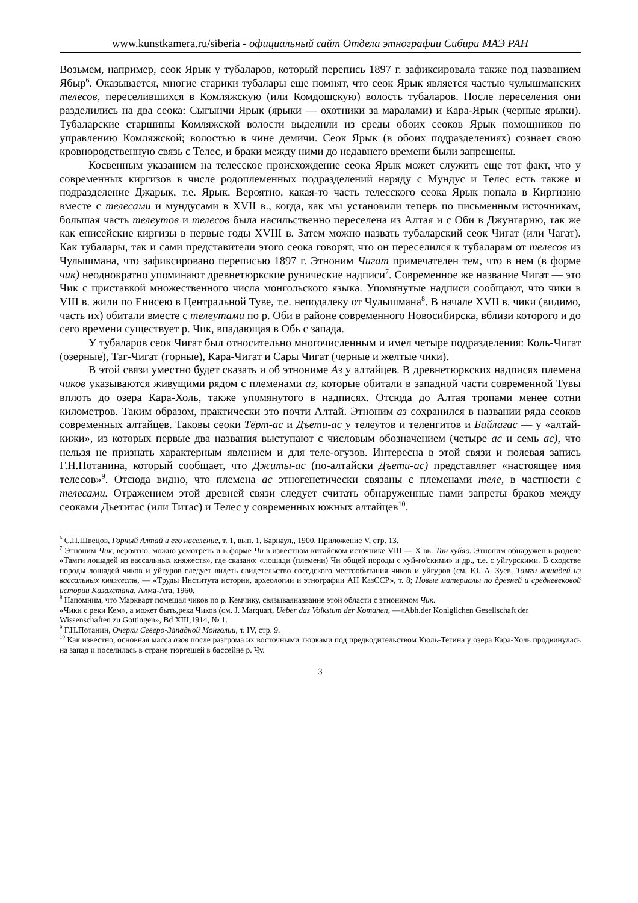www.kunstkamera.ru/siberia - официальный сайт Отдела этнографии Сибири МАЭ РАН
Возьмем, например, сеок Ярык у тубаларов, который перепись 1897 г. зафиксировала также под названием Ябыр<sup>6</sup>. Оказывается, многие старики тубалары еще помнят, что сеок Ярык является частью чулышманских телесов, переселившихся в Комляжскую (или Комдошскую) волость тубаларов. После переселения они разделились на два сеока: Сыгынчи Ярык (ярыки — охотники за маралами) и Кара-Ярык (черные ярыки). Тубаларские старшины Комляжской волости выделили из среды обоих сеоков Ярык помощников по управлению Комляжской; волостью в чине демичи. Сеок Ярык (в обоих подразделениях) сознает свою кровнородственную связь с Телес, и браки между ними до недавнего времени были запрещены.
Косвенным указанием на телесское происхождение сеока Ярык может служить еще тот факт, что у современных киргизов в числе родоплеменных подразделений наряду с Мундус и Телес есть также и подразделение Джарык, т.е. Ярык. Вероятно, какая-то часть телесского сеока Ярык попала в Киргизию вместе с телесами и мундусами в XVII в., когда, как мы установили теперь по письменным источникам, большая часть телеутов и телесов была насильственно переселена из Алтая и с Оби в Джунгарию, так же как енисейские киргизы в первые годы XVIII в. Затем можно назвать тубаларский сеок Чигат (или Чагат). Как тубалары, так и сами представители этого сеока говорят, что он переселился к тубаларам от телесов из Чулышмана, что зафиксировано переписью 1897 г. Этноним Чигат примечателен тем, что в нем (в форме чик) неоднократно упоминают древнетюркские рунические надписи<sup>7</sup>. Современное же название Чигат — это Чик с приставкой множественного числа монгольского языка. Упомянутые надписи сообщают, что чики в VIII в. жили по Енисею в Центральной Туве, т.е. неподалеку от Чулышмана<sup>8</sup>. В начале XVII в. чики (видимо, часть их) обитали вместе с телеутами по р. Оби в районе современного Новосибирска, вблизи которого и до сего времени существует р. Чик, впадающая в Обь с запада.
У тубаларов сеок Чигат был относительно многочисленным и имел четыре подразделения: Коль-Чигат (озерные), Таг-Чигат (горные), Кара-Чигат и Сары Чигат (черные и желтые чики).
В этой связи уместно будет сказать и об этнониме Аз у алтайцев. В древнетюркских надписях племена чиков указываются живущими рядом с племенами аз, которые обитали в западной части современной Тувы вплоть до озера Кара-Холь, также упомянутого в надписях. Отсюда до Алтая тропами менее сотни километров. Таким образом, практически это почти Алтай. Этноним аз сохранился в названии ряда сеоков современных алтайцев. Таковы сеоки Тёрт-ас и Дъети-ас у телеутов и теленгитов и Байлагас — у «алтай-кижи», из которых первые два названия выступают с числовым обозначением (четыре ас и семь ас), что нельзя не признать характерным явлением и для теле-огузов. Интересна в этой связи и полевая запись Г.Н.Потанина, который сообщает, что Джиты-ас (по-алтайски Дъети-ас) представляет «настоящее имя телесов»<sup>9</sup>. Отсюда видно, что племена ас этногенетически связаны с племенами теле, в частности с телесами. Отражением этой древней связи следует считать обнаруженные нами запреты браков между сеоками Дьетитас (или Титас) и Телес у современных южных алтайцев<sup>10</sup>.
<sup>6</sup> С.П.Швецов, Горный Алтай и его население, т. 1, вып. 1, Барнаул,, 1900, Приложение V, стр. 13.
<sup>7</sup> Этноним Чик, вероятно, можно усмотреть и в форме Чи в известном китайском источнике VIII — X вв. Тан хуйяо. Этноним обнаружен в разделе «Тамги лошадей из вассальных княжеств», где сказано: «лошади (племени) Чи общей породы с хуй-го'скими» и др., т.е. с уйгурскими. В сходстве породы лошадей чиков и уйгуров следует видеть свидетельство соседского местообитания чиков и уйгуров (см. Ю. А. Зуев, Тамги лошадей из вассальных княжеств, — «Труды Института истории, археологии и этнографии АН КазССР», т. 8; Новые материалы по древней и средневековой истории Казахстана, Алма-Ата, 1960.
<sup>8</sup> Напомним, что Маркварт помещал чиков по р. Кемчику, связываяназвание этой области с этнонимом Чик.
«Чики с реки Кем», а может быть,река Чиков (см. J. Marquart, Ueber das Volkstum der Komanen, —«Abh.der Koniglichen Gesellschaft der Wissenschaften zu Gottingen», Bd XIII,1914, № 1.
<sup>9</sup> Г.Н.Потанин, Очерки Северо-Западной Монголии, т. IV, стр. 9.
<sup>10</sup> Как известно, основная масса азов после разгрома их восточными тюрками под предводительством Кюль-Тегина у озера Кара-Холь продвинулась на запад и поселилась в стране тюргешей в бассейне р. Чу.
3